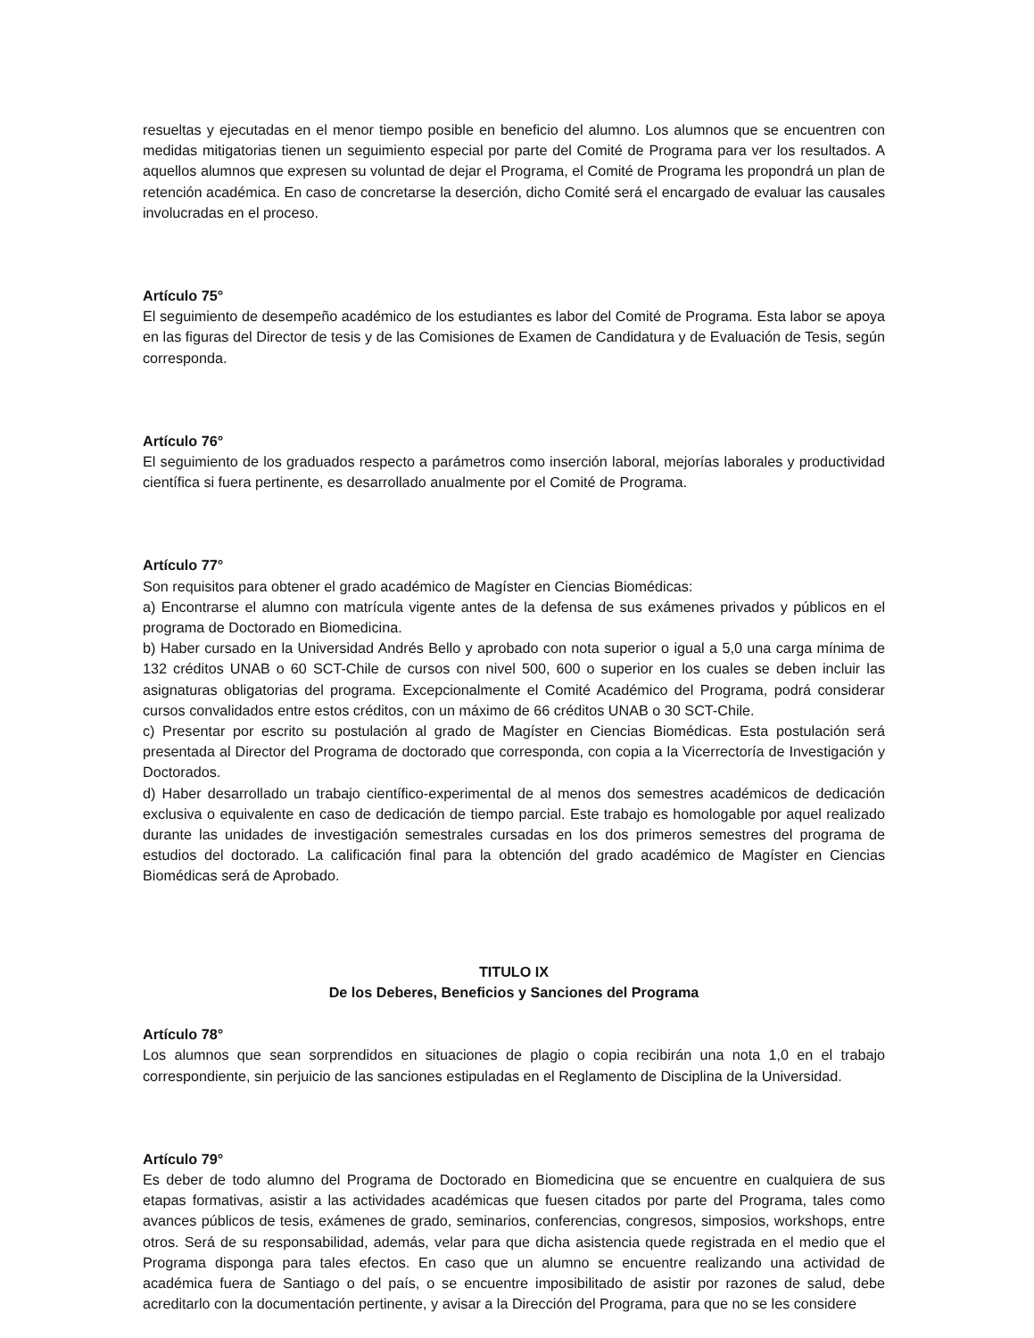resueltas y ejecutadas en el menor tiempo posible en beneficio del alumno. Los alumnos que se encuentren con medidas mitigatorias tienen un seguimiento especial por parte del Comité de Programa para ver los resultados. A aquellos alumnos que expresen su voluntad de dejar el Programa, el Comité de Programa les propondrá un plan de retención académica. En caso de concretarse la deserción, dicho Comité será el encargado de evaluar las causales involucradas en el proceso.
Artículo 75°
El seguimiento de desempeño académico de los estudiantes es labor del Comité de Programa. Esta labor se apoya en las figuras del Director de tesis y de las Comisiones de Examen de Candidatura y de Evaluación de Tesis, según corresponda.
Artículo 76°
El seguimiento de los graduados respecto a parámetros como inserción laboral, mejorías laborales y productividad científica si fuera pertinente, es desarrollado anualmente por el Comité de Programa.
Artículo 77°
Son requisitos para obtener el grado académico de Magíster en Ciencias Biomédicas:
a) Encontrarse el alumno con matrícula vigente antes de la defensa de sus exámenes privados y públicos en el programa de Doctorado en Biomedicina.
b) Haber cursado en la Universidad Andrés Bello y aprobado con nota superior o igual a 5,0 una carga mínima de 132 créditos UNAB o 60 SCT-Chile de cursos con nivel 500, 600 o superior en los cuales se deben incluir las asignaturas obligatorias del programa. Excepcionalmente el Comité Académico del Programa, podrá considerar cursos convalidados entre estos créditos, con un máximo de 66 créditos UNAB o 30 SCT-Chile.
c) Presentar por escrito su postulación al grado de Magíster en Ciencias Biomédicas. Esta postulación será presentada al Director del Programa de doctorado que corresponda, con copia a la Vicerrectoría de Investigación y Doctorados.
d) Haber desarrollado un trabajo científico-experimental de al menos dos semestres académicos de dedicación exclusiva o equivalente en caso de dedicación de tiempo parcial. Este trabajo es homologable por aquel realizado durante las unidades de investigación semestrales cursadas en los dos primeros semestres del programa de estudios del doctorado. La calificación final para la obtención del grado académico de Magíster en Ciencias Biomédicas será de Aprobado.
TITULO IX
De los Deberes, Beneficios y Sanciones del Programa
Artículo 78°
Los alumnos que sean sorprendidos en situaciones de plagio o copia recibirán una nota 1,0 en el trabajo correspondiente, sin perjuicio de las sanciones estipuladas en el Reglamento de Disciplina de la Universidad.
Artículo 79°
Es deber de todo alumno del Programa de Doctorado en Biomedicina que se encuentre en cualquiera de sus etapas formativas, asistir a las actividades académicas que fuesen citados por parte del Programa, tales como avances públicos de tesis, exámenes de grado, seminarios, conferencias, congresos, simposios, workshops, entre otros. Será de su responsabilidad, además, velar para que dicha asistencia quede registrada en el medio que el Programa disponga para tales efectos. En caso que un alumno se encuentre realizando una actividad de académica fuera de Santiago o del país, o se encuentre imposibilitado de asistir por razones de salud, debe acreditarlo con la documentación pertinente, y avisar a la Dirección del Programa, para que no se les considere